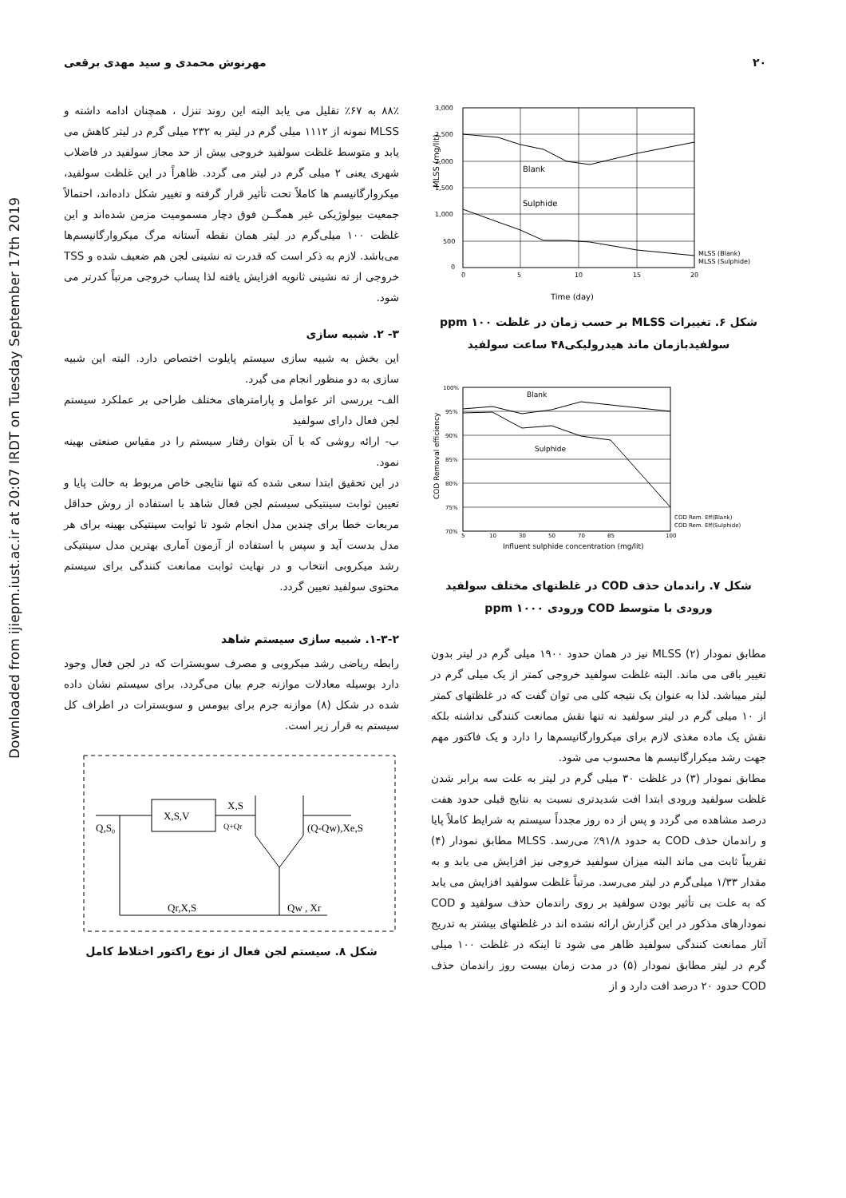Downloaded from ijiepm.iust.ac.ir at 20:07 IRDT on Tuesday September 17th 2019
۲۰ مهرنوش محمدی و سید مهدی برقعی
3,000
2,500
2,000
1,500
1,000
500
0
0
5
10
15
20
Blank
Sulphide
MLSS (Blank)
MLSS (Sulphide)
MLSS (mg/lit)
Time (day)
شکل ۶. تغییرات MLSS بر حسب زمان در غلظت ppm ۱۰۰
سولفیدبازمان ماند هیدرولیکی۴۸ ساعت سولفید
Blank
Sulphide
100%
95%
90%
85%
80%
75%
70%
5
10
30
50
70
85
100
COD Rem. Eff(Blank)
COD Rem. Eff(Sulphide)
COD Removal efficiency
Influent sulphide concentration (mg/lit)
شکل ۷. راندمان حذف COD در غلظتهای مختلف سولفید
ورودی با متوسط COD ورودی ppm ۱۰۰۰
مطابق نمودار (۲) MLSS نیز در همان حدود ۱۹۰۰ میلی گرم در لیتر بدون تغییر باقی می ماند. البته غلظت سولفید خروجی کمتر از یک میلی گرم در لیتر میباشد. لذا به عنوان یک نتیجه کلی می توان گفت که در غلظتهای کمتر از ۱۰ میلی گرم در لیتر سولفید نه تنها نقش ممانعت کنندگی نداشته بلکه نقش یک ماده مغذی لازم برای میکروارگانیسم‌ها را دارد و یک فاکتور مهم جهت رشد میکرارگانیسم ها محسوب می شود.
مطابق نمودار (۳) در غلظت ۳۰ میلی گرم در لیتر به علت سه برابر شدن غلظت سولفید ورودی ابتدا افت شدیدتری نسبت به نتایج قبلی حدود هفت درصد مشاهده می گردد و پس از ده روز مجدداً سیستم به شرایط کاملاً پایا و راندمان حذف COD به حدود ۹۱/۸٪ می‌رسد. MLSS مطابق نمودار (۴) تقریباً ثابت می ماند البته میزان سولفید خروجی نیز افزایش می یابد و به مقدار ۱/۳۳ میلی‌گرم در لیتر می‌رسد. مرتباً غلظت سولفید افزایش می یابد که به علت بی تأثیر بودن سولفید بر روی راندمان حذف سولفید و COD نمودارهای مذکور در این گزارش ارائه نشده اند در غلظتهای بیشتر به تدریج آثار ممانعت کنندگی سولفید ظاهر می شود تا اینکه در غلظت ۱۰۰ میلی گرم در لیتر مطابق نمودار (۵) در مدت زمان بیست روز راندمان حذف COD حدود ۲۰ درصد افت دارد و از
۸۸٪ به ۶۷٪ تقلیل می یابد البته این روند تنزل ، همچنان ادامه داشته و MLSS نمونه از ۱۱۱۲ میلی گرم در لیتر به ۲۳۲ میلی گرم در لیتر کاهش می یابد و متوسط غلظت سولفید خروجی بیش از حد مجاز سولفید در فاضلاب شهری یعنی ۲ میلی گرم در لیتر می گردد. ظاهراً در این غلظت سولفید، میکروارگانیسم ها کاملاً تحت تأثیر قرار گرفته و تغییر شکل داده‌اند، احتمالاً جمعیت بیولوژیکی غیر همگــن فوق دچار مسمومیت مزمن شده‌اند و این غلظت ۱۰۰ میلی‌گرم در لیتر همان نقطه آستانه مرگ میکروارگانیسم‌ها می‌باشد. لازم به ذکر است که قدرت ته نشینی لجن هم ضعیف شده و TSS خروجی از ته نشینی ثانویه افزایش یافته لذا پساب خروجی مرتباً کدرتر می شود.
۳- ۲. شبیه سازی
این بخش به شبیه سازی سیستم پایلوت اختصاص دارد. البته این شبیه سازی به دو منظور انجام می گیرد.
الف- بررسی اثر عوامل و پارامترهای مختلف طراحی بر عملکرد سیستم لجن فعال دارای سولفید
ب- ارائه روشی که با آن بتوان رفتار سیستم را در مقیاس صنعتی بهینه نمود.
در این تحقیق ابتدا سعی شده که تنها نتایجی خاص مربوط به حالت پایا و تعیین ثوابت سینتیکی سیستم لجن فعال شاهد با استفاده از روش حداقل مربعات خطا برای چندین مدل انجام شود تا ثوابت سینتیکی بهینه برای هر مدل بدست آید و سپس با استفاده از آزمون آماری بهترین مدل سینتیکی رشد میکروبی انتخاب و در نهایت ثوابت ممانعت کنندگی برای سیستم محتوی سولفید تعیین گردد.
۱-۳-۲. شبیه سازی سیستم شاهد
رابطه ریاضی رشد میکروبی و مصرف سوبسترات که در لجن فعال وجود دارد بوسیله معادلات موازنه جرم بیان می‌گردد. برای سیستم نشان داده شده در شکل (۸) موازنه جرم برای بیومس و سوبسترات در اطراف کل سیستم به قرار زیر است.
X,S,V
X,S
Q+Qr
Q,S₀
(Q-Qw),Xe,S
Qr,X,S
Qw , Xr
شکل ۸. سیستم لجن فعال از نوع راکتور اختلاط کامل